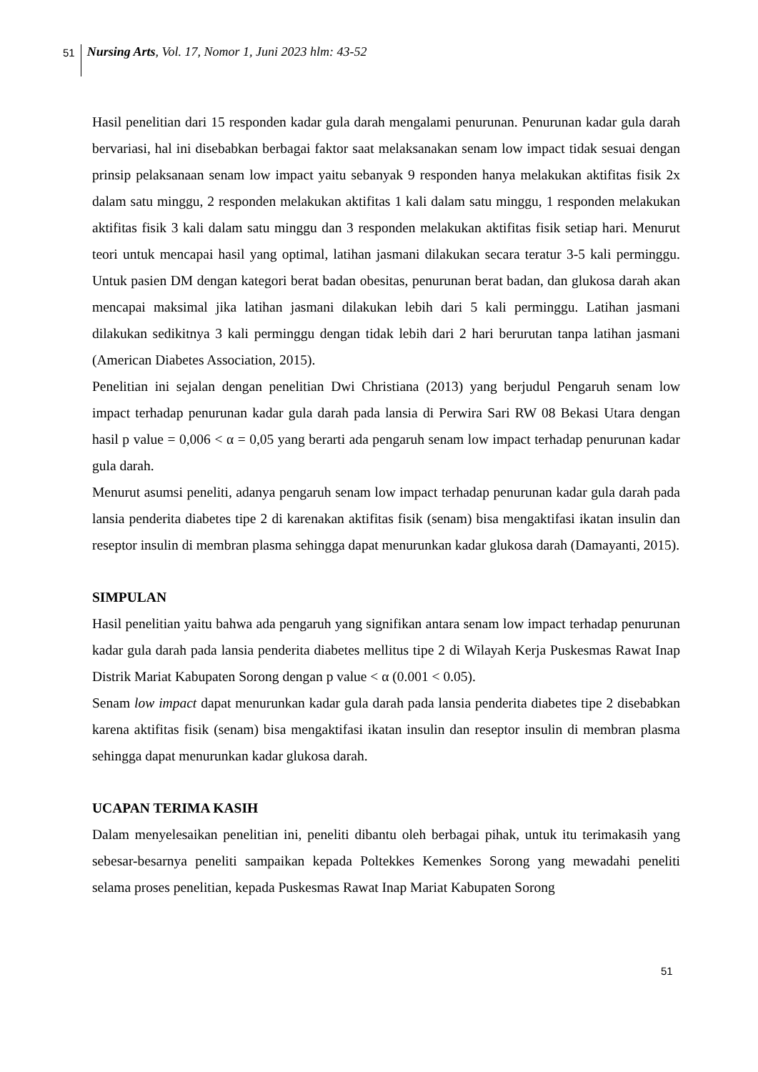51 Nursing Arts, Vol. 17, Nomor 1, Juni 2023 hlm: 43-52
Hasil penelitian dari 15 responden kadar gula darah mengalami penurunan. Penurunan kadar gula darah bervariasi, hal ini disebabkan berbagai faktor saat melaksanakan senam low impact tidak sesuai dengan prinsip pelaksanaan senam low impact yaitu sebanyak 9 responden hanya melakukan aktifitas fisik 2x dalam satu minggu, 2 responden melakukan aktifitas 1 kali dalam satu minggu, 1 responden melakukan aktifitas fisik 3 kali dalam satu minggu dan 3 responden melakukan aktifitas fisik setiap hari. Menurut teori untuk mencapai hasil yang optimal, latihan jasmani dilakukan secara teratur 3-5 kali perminggu. Untuk pasien DM dengan kategori berat badan obesitas, penurunan berat badan, dan glukosa darah akan mencapai maksimal jika latihan jasmani dilakukan lebih dari 5 kali perminggu. Latihan jasmani dilakukan sedikitnya 3 kali perminggu dengan tidak lebih dari 2 hari berurutan tanpa latihan jasmani (American Diabetes Association, 2015).
Penelitian ini sejalan dengan penelitian Dwi Christiana (2013) yang berjudul Pengaruh senam low impact terhadap penurunan kadar gula darah pada lansia di Perwira Sari RW 08 Bekasi Utara dengan hasil p value = 0,006 < α = 0,05 yang berarti ada pengaruh senam low impact terhadap penurunan kadar gula darah.
Menurut asumsi peneliti, adanya pengaruh senam low impact terhadap penurunan kadar gula darah pada lansia penderita diabetes tipe 2 di karenakan aktifitas fisik (senam) bisa mengaktifasi ikatan insulin dan reseptor insulin di membran plasma sehingga dapat menurunkan kadar glukosa darah (Damayanti, 2015).
SIMPULAN
Hasil penelitian yaitu bahwa ada pengaruh yang signifikan antara senam low impact terhadap penurunan kadar gula darah pada lansia penderita diabetes mellitus tipe 2 di Wilayah Kerja Puskesmas Rawat Inap Distrik Mariat Kabupaten Sorong dengan p value < α (0.001 < 0.05).
Senam low impact dapat menurunkan kadar gula darah pada lansia penderita diabetes tipe 2 disebabkan karena aktifitas fisik (senam) bisa mengaktifasi ikatan insulin dan reseptor insulin di membran plasma sehingga dapat menurunkan kadar glukosa darah.
UCAPAN TERIMA KASIH
Dalam menyelesaikan penelitian ini, peneliti dibantu oleh berbagai pihak, untuk itu terimakasih yang sebesar-besarnya peneliti sampaikan kepada Poltekkes Kemenkes Sorong yang mewadahi peneliti selama proses penelitian, kepada Puskesmas Rawat Inap Mariat Kabupaten Sorong
51